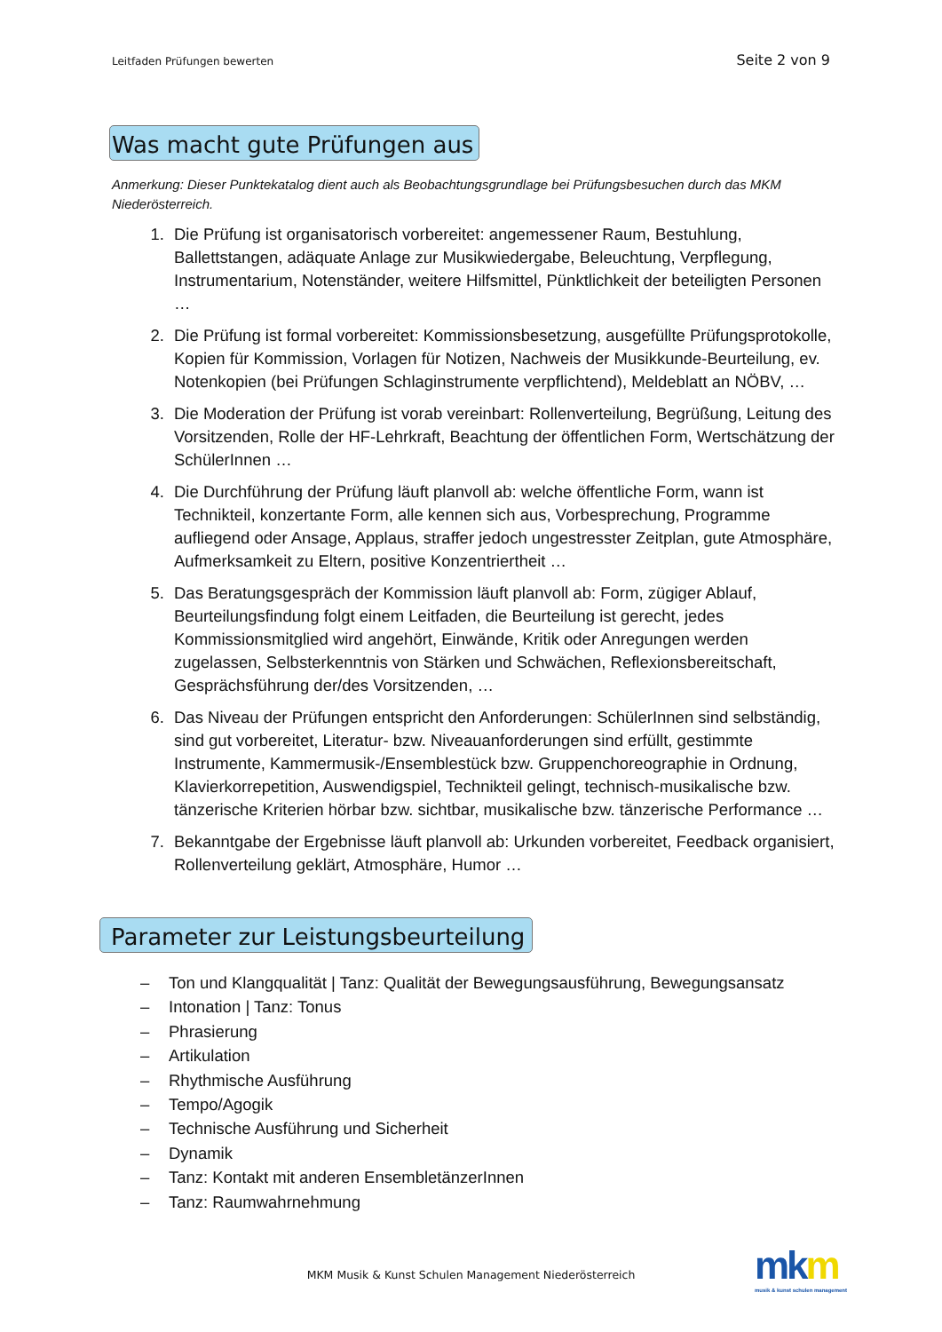Leitfaden Prüfungen bewerten Seite 2 von 9
Was macht gute Prüfungen aus
Anmerkung: Dieser Punktekatalog dient auch als Beobachtungsgrundlage bei Prüfungsbesuchen durch das MKM Niederösterreich.
1. Die Prüfung ist organisatorisch vorbereitet: angemessener Raum, Bestuhlung, Ballettstangen, adäquate Anlage zur Musikwiedergabe, Beleuchtung, Verpflegung, Instrumentarium, Notenständer, weitere Hilfsmittel, Pünktlichkeit der beteiligten Personen …
2. Die Prüfung ist formal vorbereitet: Kommissionsbesetzung, ausgefüllte Prüfungsprotokolle, Kopien für Kommission, Vorlagen für Notizen, Nachweis der Musikkunde-Beurteilung, ev. Notenkopien (bei Prüfungen Schlaginstrumente verpflichtend), Meldeblatt an NÖBV, …
3. Die Moderation der Prüfung ist vorab vereinbart: Rollenverteilung, Begrüßung, Leitung des Vorsitzenden, Rolle der HF-Lehrkraft, Beachtung der öffentlichen Form, Wertschätzung der SchülerInnen …
4. Die Durchführung der Prüfung läuft planvoll ab: welche öffentliche Form, wann ist Technikteil, konzertante Form, alle kennen sich aus, Vorbesprechung, Programme aufliegend oder Ansage, Applaus, straffer jedoch ungestresster Zeitplan, gute Atmosphäre, Aufmerksamkeit zu Eltern, positive Konzentriertheit …
5. Das Beratungsgespräch der Kommission läuft planvoll ab: Form, zügiger Ablauf, Beurteilungsfindung folgt einem Leitfaden, die Beurteilung ist gerecht, jedes Kommissionsmitglied wird angehört, Einwände, Kritik oder Anregungen werden zugelassen, Selbsterkenntnis von Stärken und Schwächen, Reflexionsbereitschaft, Gesprächsführung der/des Vorsitzenden, …
6. Das Niveau der Prüfungen entspricht den Anforderungen: SchülerInnen sind selbständig, sind gut vorbereitet, Literatur- bzw. Niveauanforderungen sind erfüllt, gestimmte Instrumente, Kammermusik-/Ensemblestück bzw. Gruppenchoreographie in Ordnung, Klavierkorrepetition, Auswendigspiel, Technikteil gelingt, technisch-musikalische bzw. tänzerische Kriterien hörbar bzw. sichtbar, musikalische bzw. tänzerische Performance …
7. Bekanntgabe der Ergebnisse läuft planvoll ab: Urkunden vorbereitet, Feedback organisiert, Rollenverteilung geklärt, Atmosphäre, Humor …
Parameter zur Leistungsbeurteilung
– Ton und Klangqualität | Tanz: Qualität der Bewegungsausführung, Bewegungsansatz
– Intonation | Tanz: Tonus
– Phrasierung
– Artikulation
– Rhythmische Ausführung
– Tempo/Agogik
– Technische Ausführung und Sicherheit
– Dynamik
– Tanz: Kontakt mit anderen EnsembletänzerInnen
– Tanz: Raumwahrnehmung
MKM Musik & Kunst Schulen Management Niederösterreich
mkm
musik & kunst schulen management